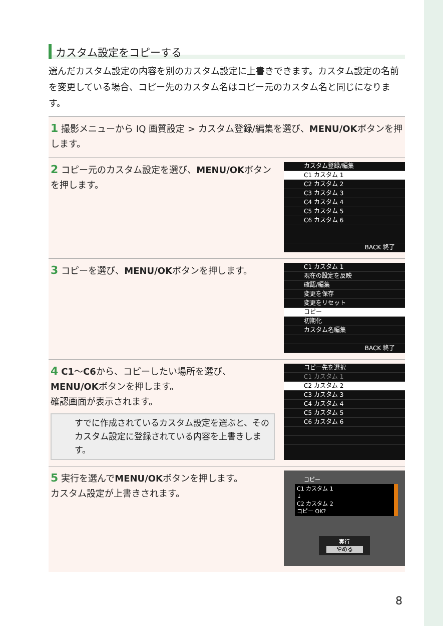カスタム設定をコピーする
選んだカスタム設定の内容を別のカスタム設定に上書きできます。カスタム設定の名前を変更している場合、コピー先のカスタム名はコピー元のカスタム名と同じになります。
1 撮影メニューから IQ 画質設定 > カスタム登録/編集を選び、MENU/OKボタンを押します。
2 コピー元のカスタム設定を選び、MENU/OKボタンを押します。
カスタム登録/編集
C1 カスタム 1
C2 カスタム 2
C3 カスタム 3
C4 カスタム 4
C5 カスタム 5
C6 カスタム 6
BACK 終了
3 コピーを選び、MENU/OKボタンを押します。
C1 カスタム 1
現在の設定を反映
確認/編集
変更を保存
変更をリセット
コピー
初期化
カスタム名編集
BACK 終了
4 C1〜C6から、コピーしたい場所を選び、MENU/OKボタンを押します。
確認画面が表示されます。
すでに作成されているカスタム設定を選ぶと、そのカスタム設定に登録されている内容を上書きします。
コピー先を選択
C1 カスタム 1
C2 カスタム 2
C3 カスタム 3
C4 カスタム 4
C5 カスタム 5
C6 カスタム 6
5 実行を選んでMENU/OKボタンを押します。
カスタム設定が上書きされます。
コピー
C1 カスタム 1
↓
C2 カスタム 2
コピー OK?
実行
やめる
8